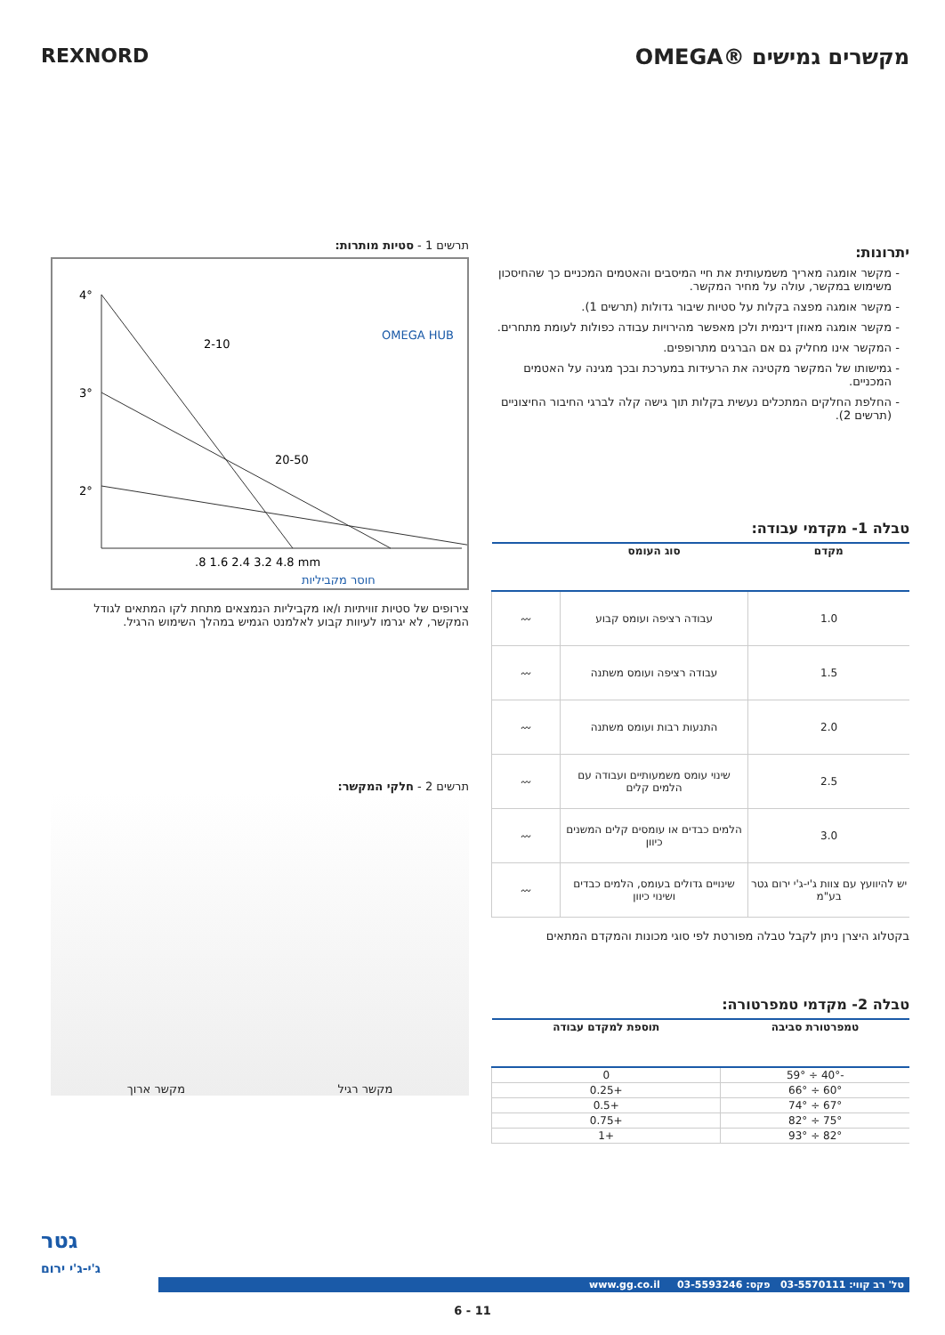מקשרים גמישים ®OMEGA REXNORD
יתרונות:
מקשר אומגה מאריך משמעותית את חיי המיסבים והאטמים המכניים כך שהחיסכון משימוש במקשר, עולה על מחיר המקשר.
מקשר אומגה מפצה בקלות על סטיות שיבור גדולות (תרשים 1).
מקשר אומגה מאוזן דינמית ולכן מאפשר מהירויות עבודה כפולות לעומת מתחרים.
המקשר אינו מחליק גם אם הברגים מתרופפים.
גמישותו של המקשר מקטינה את הרעידות במערכת ובכך מגינה על האטמים המכניים.
החלפת החלקים המתכלים נעשית בקלות תוך גישה קלה לברגי החיבור החיצוניים (תרשים 2).
טבלה 1- מקדמי עבודה:
| מקדם | סוג העומס | |
| --- | --- | --- |
| 1.0 | עבודה רציפה ועומס קבוע | 〰 |
| 1.5 | עבודה רציפה ועומס משתנה | 〰 |
| 2.0 | התנעות רבות ועומס משתנה | 〰 |
| 2.5 | שינוי עומס משמעותיים ועבודה עם הלמים קלים | 〰 |
| 3.0 | הלמים כבדים או עומסים קלים המשנים כיוון | 〰 |
| יש להיוועץ עם צוות ג'י-ג'י ירום גטר בע"מ | שינויים גדולים בעומס, הלמים כבדים ושינוי כיוון | 〰 |
בקטלוג היצרן ניתן לקבל טבלה מפורטת לפי סוגי מכונות והמקדם המתאים
טבלה 2- מקדמי טמפרטורה:
| טמפרטורת סביבה | תוספת למקדם עבודה |
| --- | --- |
| -40° ÷ 59° | 0 |
| 60° ÷ 66° | +0.25 |
| 67° ÷ 74° | +0.5 |
| 75° ÷ 82° | +0.75 |
| 82° ÷ 93° | +1 |
תרשים 1 - סטיות מותרות:
4°
3°
2°
.
.
2-10
20-50
.
.8 1.6 2.4 3.2 4.8 mm
חוסר מקביליות
OMEGA HUB
צירופים של סטיות זוויתיות ו/או מקביליות הנמצאים מתחת לקו המתאים לגודל המקשר, לא יגרמו לעיוות קבוע לאלמנט הגמיש במהלך השימוש הרגיל.
תרשים 2 - חלקי המקשר:
מקשר רגיל מקשר ארוך
גטר
ג'י-ג'י ירום
טל' רב קווי: 03-5570111 פקס: 03-5593246 www.gg.co.il
6 - 11